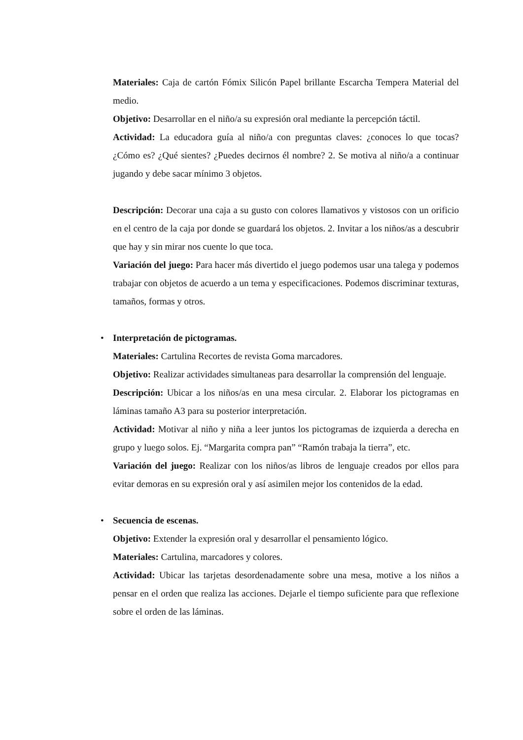Materiales: Caja de cartón Fómix Silicón Papel brillante Escarcha Tempera Material del medio.
Objetivo: Desarrollar en el niño/a su expresión oral mediante la percepción táctil.
Actividad: La educadora guía al niño/a con preguntas claves: ¿conoces lo que tocas? ¿Cómo es? ¿Qué sientes? ¿Puedes decirnos él nombre? 2. Se motiva al niño/a a continuar jugando y debe sacar mínimo 3 objetos.
Descripción: Decorar una caja a su gusto con colores llamativos y vistosos con un orificio en el centro de la caja por donde se guardará los objetos. 2. Invitar a los niños/as a descubrir que hay y sin mirar nos cuente lo que toca.
Variación del juego: Para hacer más divertido el juego podemos usar una talega y podemos trabajar con objetos de acuerdo a un tema y especificaciones. Podemos discriminar texturas, tamaños, formas y otros.
• Interpretación de pictogramas.
Materiales: Cartulina Recortes de revista Goma marcadores.
Objetivo: Realizar actividades simultaneas para desarrollar la comprensión del lenguaje.
Descripción: Ubicar a los niños/as en una mesa circular. 2. Elaborar los pictogramas en láminas tamaño A3 para su posterior interpretación.
Actividad: Motivar al niño y niña a leer juntos los pictogramas de izquierda a derecha en grupo y luego solos. Ej. “Margarita compra pan” “Ramón trabaja la tierra”, etc.
Variación del juego: Realizar con los niños/as libros de lenguaje creados por ellos para evitar demoras en su expresión oral y así asimilen mejor los contenidos de la edad.
• Secuencia de escenas.
Objetivo: Extender la expresión oral y desarrollar el pensamiento lógico.
Materiales: Cartulina, marcadores y colores.
Actividad: Ubicar las tarjetas desordenadamente sobre una mesa, motive a los niños a pensar en el orden que realiza las acciones. Dejarle el tiempo suficiente para que reflexione sobre el orden de las láminas.